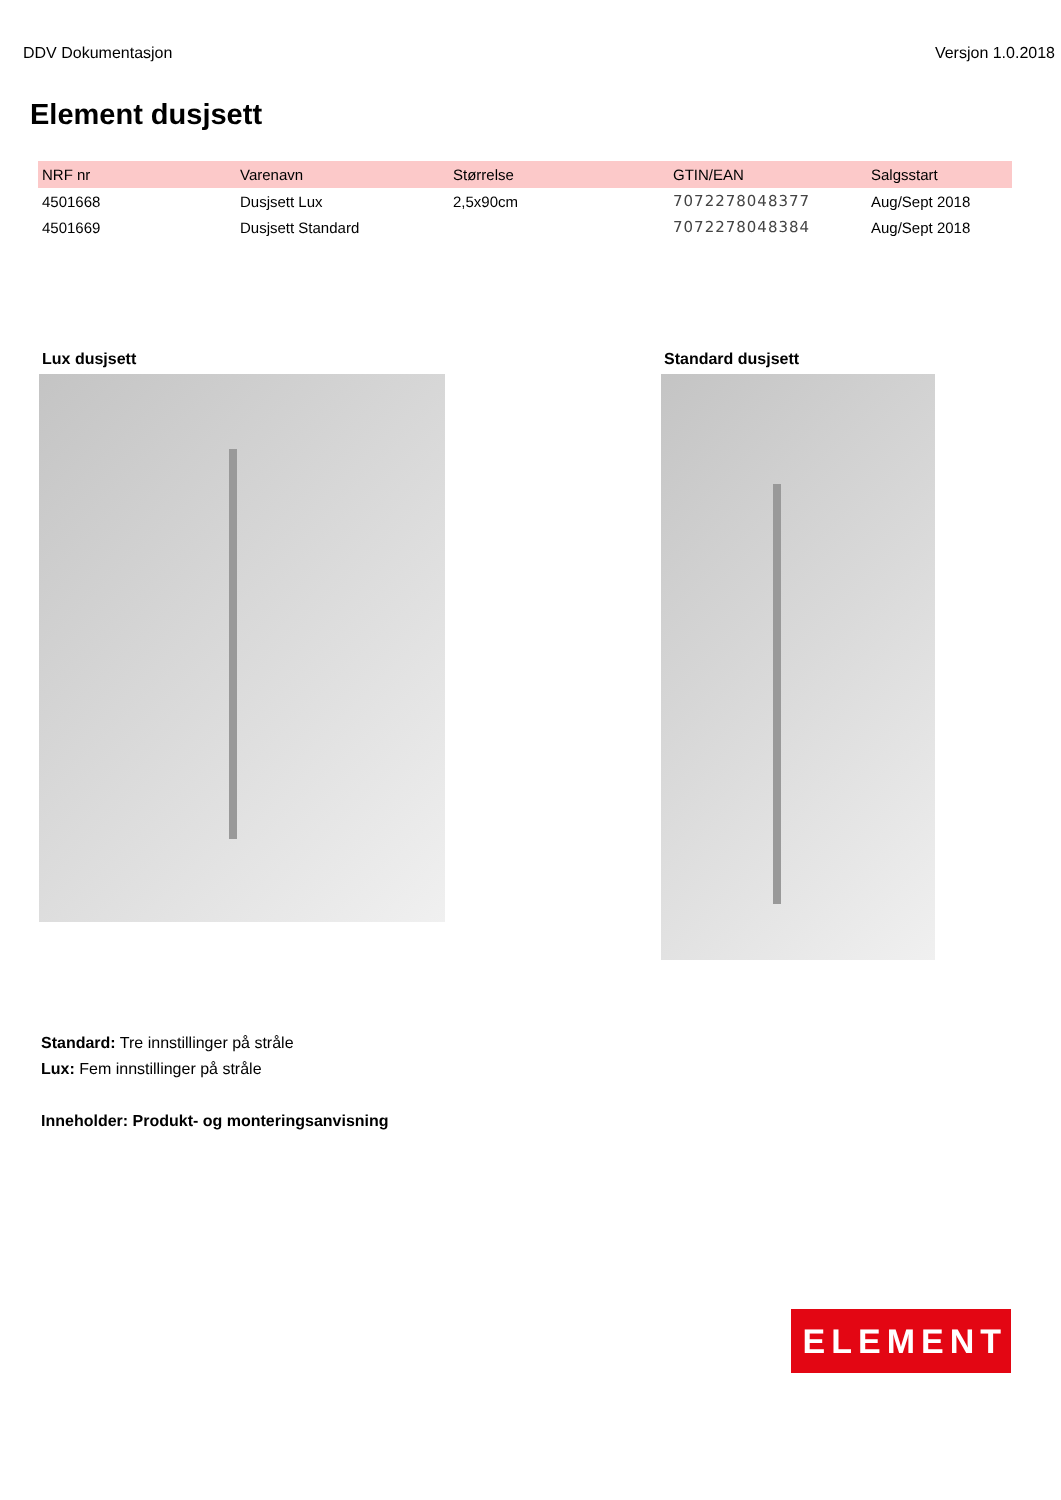DDV Dokumentasjon Versjon 1.0.2018
Element dusjsett
| NRF nr | Varenavn | Størrelse | GTIN/EAN | Salgsstart |
| --- | --- | --- | --- | --- |
| 4501668 | Dusjsett Lux | 2,5x90cm | 7072278048377 | Aug/Sept 2018 |
| 4501669 | Dusjsett Standard | | 7072278048384 | Aug/Sept 2018 |
Lux dusjsett Standard dusjsett
Standard: Tre innstillinger på stråle
Lux: Fem innstillinger på stråle
Inneholder: Produkt- og monteringsanvisning
ELEMENT